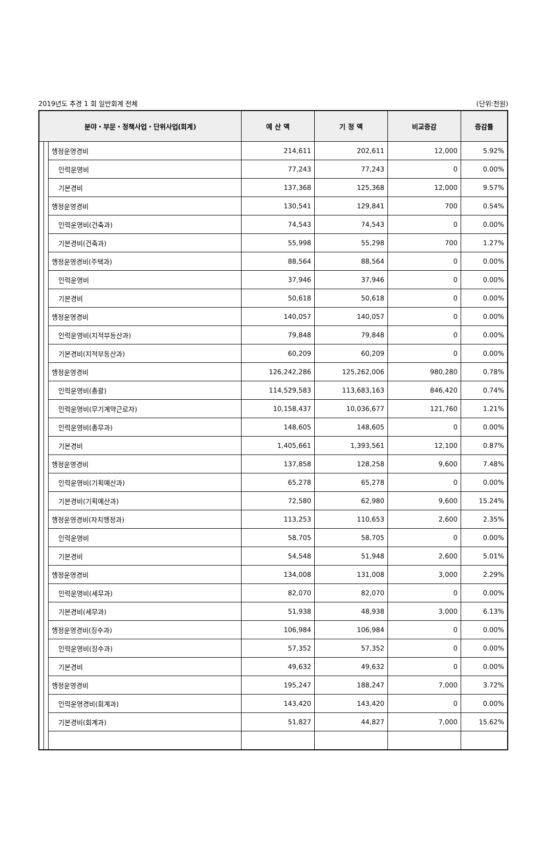2019년도 추경 1 회 일반회계 전체 (단위:천원)
| 분야・부문・정책사업・단위사업(회계) | | | 예 산 액 | 기 정 액 | 비교증감 | 증감률 |
| --- | --- | --- | --- | --- | --- | --- |
| | | 행정운영경비 | 214,611 | 202,611 | 12,000 | 5.92% |
| | | 인력운영비 | 77,243 | 77,243 | 0 | 0.00% |
| | | 기본경비 | 137,368 | 125,368 | 12,000 | 9.57% |
| | | 행정운영경비 | 130,541 | 129,841 | 700 | 0.54% |
| | | 인력운영비(건축과) | 74,543 | 74,543 | 0 | 0.00% |
| | | 기본경비(건축과) | 55,998 | 55,298 | 700 | 1.27% |
| | | 행정운영경비(주택과) | 88,564 | 88,564 | 0 | 0.00% |
| | | 인력운영비 | 37,946 | 37,946 | 0 | 0.00% |
| | | 기본경비 | 50,618 | 50,618 | 0 | 0.00% |
| | | 행정운영경비 | 140,057 | 140,057 | 0 | 0.00% |
| | | 인력운영비(지적부동산과) | 79,848 | 79,848 | 0 | 0.00% |
| | | 기본경비(지적부동산과) | 60,209 | 60,209 | 0 | 0.00% |
| | | 행정운영경비 | 126,242,286 | 125,262,006 | 980,280 | 0.78% |
| | | 인력운영비(총괄) | 114,529,583 | 113,683,163 | 846,420 | 0.74% |
| | | 인력운영비(무기계약근로자) | 10,158,437 | 10,036,677 | 121,760 | 1.21% |
| | | 인력운영비(총무과) | 148,605 | 148,605 | 0 | 0.00% |
| | | 기본경비 | 1,405,661 | 1,393,561 | 12,100 | 0.87% |
| | | 행정운영경비 | 137,858 | 128,258 | 9,600 | 7.48% |
| | | 인력운영비(기획예산과) | 65,278 | 65,278 | 0 | 0.00% |
| | | 기본경비(기획예산과) | 72,580 | 62,980 | 9,600 | 15.24% |
| | | 행정운영경비(자치행정과) | 113,253 | 110,653 | 2,600 | 2.35% |
| | | 인력운영비 | 58,705 | 58,705 | 0 | 0.00% |
| | | 기본경비 | 54,548 | 51,948 | 2,600 | 5.01% |
| | | 행정운영경비 | 134,008 | 131,008 | 3,000 | 2.29% |
| | | 인력운영비(세무과) | 82,070 | 82,070 | 0 | 0.00% |
| | | 기본경비(세무과) | 51,938 | 48,938 | 3,000 | 6.13% |
| | | 행정운영경비(징수과) | 106,984 | 106,984 | 0 | 0.00% |
| | | 인력운영비(징수과) | 57,352 | 57,352 | 0 | 0.00% |
| | | 기본경비 | 49,632 | 49,632 | 0 | 0.00% |
| | | 행정운영경비 | 195,247 | 188,247 | 7,000 | 3.72% |
| | | 인력운영경비(회계과) | 143,420 | 143,420 | 0 | 0.00% |
| | | 기본경비(회계과) | 51,827 | 44,827 | 7,000 | 15.62% |